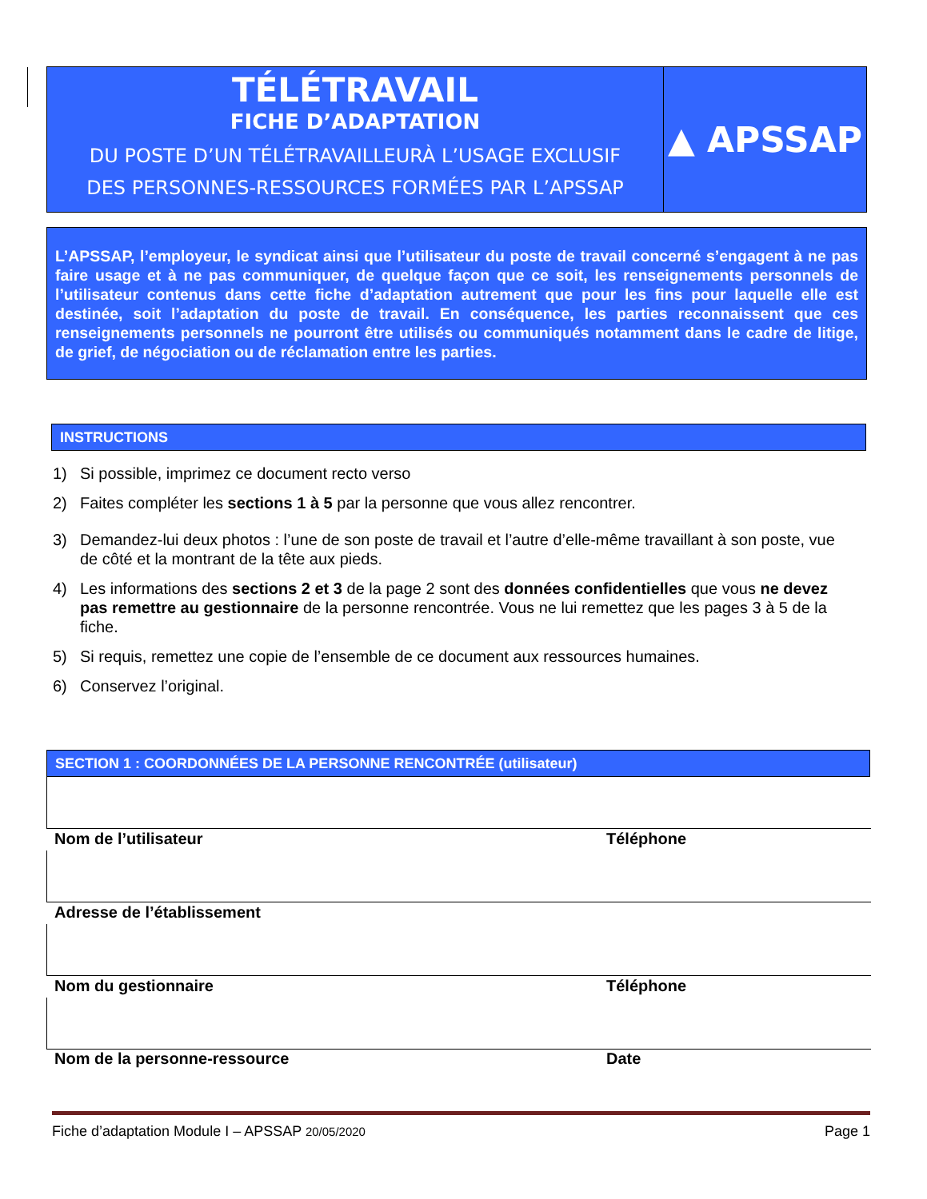TÉLÉTRAVAIL
FICHE D’ADAPTATION
DU POSTE D’UN TÉLÉTRAVAILLEURÀ L’USAGE EXCLUSIF
DES PERSONNES-RESSOURCES FORMÉES PAR L’APSSAP
▲ APSSAP
L’APSSAP, l’employeur, le syndicat ainsi que l’utilisateur du poste de travail concerné s’engagent à ne pas faire usage et à ne pas communiquer, de quelque façon que ce soit, les renseignements personnels de l’utilisateur contenus dans cette fiche d’adaptation autrement que pour les fins pour laquelle elle est destinée, soit l’adaptation du poste de travail. En conséquence, les parties reconnaissent que ces renseignements personnels ne pourront être utilisés ou communiqués notamment dans le cadre de litige, de grief, de négociation ou de réclamation entre les parties.
INSTRUCTIONS
1) Si possible, imprimez ce document recto verso
2) Faites compléter les sections 1 à 5 par la personne que vous allez rencontrer.
3) Demandez-lui deux photos : l’une de son poste de travail et l’autre d’elle-même travaillant à son poste, vue de côté et la montrant de la tête aux pieds.
4) Les informations des sections 2 et 3 de la page 2 sont des données confidentielles que vous ne devez pas remettre au gestionnaire de la personne rencontrée. Vous ne lui remettez que les pages 3 à 5 de la fiche.
5) Si requis, remettez une copie de l’ensemble de ce document aux ressources humaines.
6) Conservez l’original.
SECTION 1 : COORDONNÉES DE LA PERSONNE RENCONTRÉE (utilisateur)
Nom de l’utilisateur Téléphone
Adresse de l’établissement
Nom du gestionnaire Téléphone
Nom de la personne-ressource Date
Fiche d’adaptation Module I – APSSAP 20/05/2020 Page 1